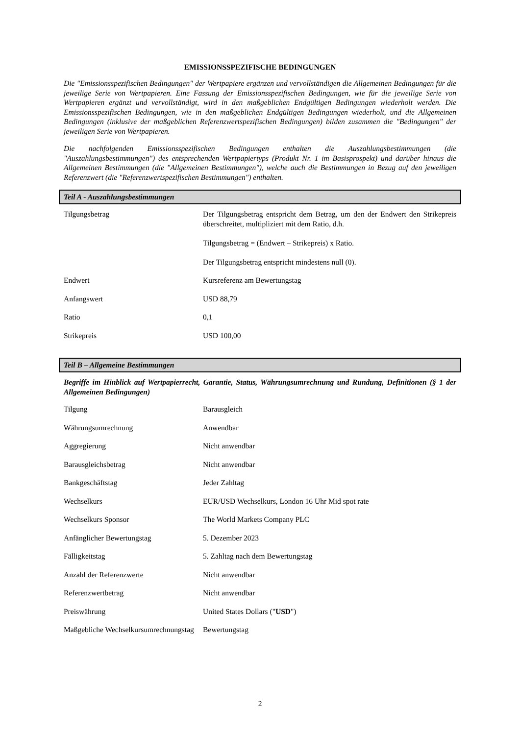EMISSIONSSPEZIFISCHE BEDINGUNGEN
Die "Emissionsspezifischen Bedingungen" der Wertpapiere ergänzen und vervollständigen die Allgemeinen Bedingungen für die jeweilige Serie von Wertpapieren. Eine Fassung der Emissionsspezifischen Bedingungen, wie für die jeweilige Serie von Wertpapieren ergänzt und vervollständigt, wird in den maßgeblichen Endgültigen Bedingungen wiederholt werden. Die Emissionsspezifischen Bedingungen, wie in den maßgeblichen Endgültigen Bedingungen wiederholt, und die Allgemeinen Bedingungen (inklusive der maßgeblichen Referenzwertspezifischen Bedingungen) bilden zusammen die "Bedingungen" der jeweiligen Serie von Wertpapieren.
Die nachfolgenden Emissionsspezifischen Bedingungen enthalten die Auszahlungsbestimmungen (die "Auszahlungsbestimmungen") des entsprechenden Wertpapiertyps (Produkt Nr. 1 im Basisprospekt) und darüber hinaus die Allgemeinen Bestimmungen (die "Allgemeinen Bestimmungen"), welche auch die Bestimmungen in Bezug auf den jeweiligen Referenzwert (die "Referenzwertspezifischen Bestimmungen") enthalten.
Teil A - Auszahlungsbestimmungen
| Tilgungsbetrag | Der Tilgungsbetrag entspricht dem Betrag, um den der Endwert den Strikepreis überschreitet, multipliziert mit dem Ratio, d.h. Tilgungsbetrag = (Endwert – Strikepreis) x Ratio. Der Tilgungsbetrag entspricht mindestens null (0). |
| Endwert | Kursreferenz am Bewertungstag |
| Anfangswert | USD 88,79 |
| Ratio | 0,1 |
| Strikepreis | USD 100,00 |
Teil B – Allgemeine Bestimmungen
Begriffe im Hinblick auf Wertpapierrecht, Garantie, Status, Währungsumrechnung und Rundung, Definitionen (§ 1 der Allgemeinen Bedingungen)
| Tilgung | Barausgleich |
| Währungsumrechnung | Anwendbar |
| Aggregierung | Nicht anwendbar |
| Barausgleichsbetrag | Nicht anwendbar |
| Bankgeschäftstag | Jeder Zahltag |
| Wechselkurs | EUR/USD Wechselkurs, London 16 Uhr Mid spot rate |
| Wechselkurs Sponsor | The World Markets Company PLC |
| Anfänglicher Bewertungstag | 5. Dezember 2023 |
| Fälligkeitstag | 5. Zahltag nach dem Bewertungstag |
| Anzahl der Referenzwerte | Nicht anwendbar |
| Referenzwertbetrag | Nicht anwendbar |
| Preiswährung | United States Dollars (" USD ") |
| Maßgebliche Wechselkursumrechnungstag | Bewertungstag |
2